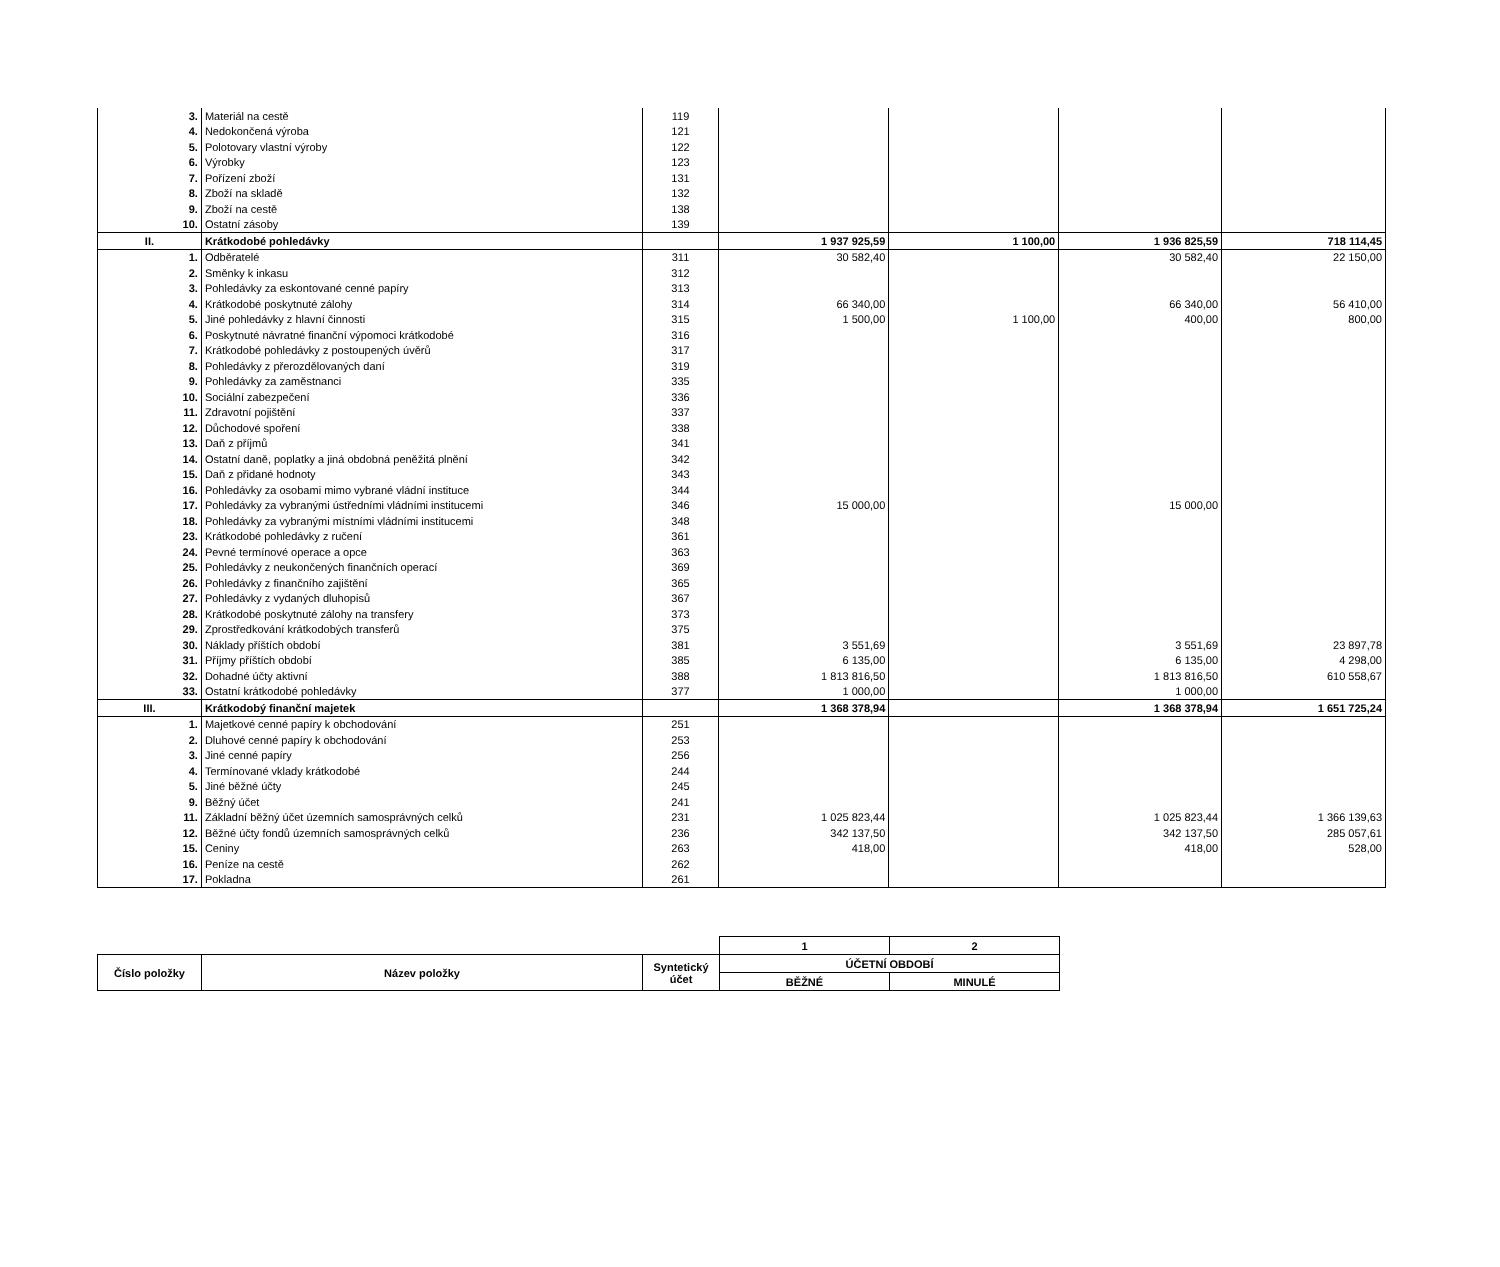| 3. | Materiál na cestě | 119 | | | | |
| 4. | Nedokončená výroba | 121 | | | | |
| 5. | Polotovary vlastní výroby | 122 | | | | |
| 6. | Výrobky | 123 | | | | |
| 7. | Pořízení zboží | 131 | | | | |
| 8. | Zboží na skladě | 132 | | | | |
| 9. | Zboží na cestě | 138 | | | | |
| 10. | Ostatní zásoby | 139 | | | | |
| II. | Krátkodobé pohledávky | | 1 937 925,59 | 1 100,00 | 1 936 825,59 | 718 114,45 |
| 1. | Odběratelé | 311 | 30 582,40 | | 30 582,40 | 22 150,00 |
| 2. | Směnky k inkasu | 312 | | | | |
| 3. | Pohledávky za eskontované cenné papíry | 313 | | | | |
| 4. | Krátkodobé poskytnuté zálohy | 314 | 66 340,00 | | 66 340,00 | 56 410,00 |
| 5. | Jiné pohledávky z hlavní činnosti | 315 | 1 500,00 | 1 100,00 | 400,00 | 800,00 |
| 6. | Poskytnuté návratné finanční výpomoci krátkodobé | 316 | | | | |
| 7. | Krátkodobé pohledávky z postoupených úvěrů | 317 | | | | |
| 8. | Pohledávky z přerozdělovaných daní | 319 | | | | |
| 9. | Pohledávky za zaměstnanci | 335 | | | | |
| 10. | Sociální zabezpečení | 336 | | | | |
| 11. | Zdravotní pojištění | 337 | | | | |
| 12. | Důchodové spoření | 338 | | | | |
| 13. | Daň z příjmů | 341 | | | | |
| 14. | Ostatní daně, poplatky a jiná obdobná peněžitá plnění | 342 | | | | |
| 15. | Daň z přidané hodnoty | 343 | | | | |
| 16. | Pohledávky za osobami mimo vybrané vládní instituce | 344 | | | | |
| 17. | Pohledávky za vybranými ústředními vládními institucemi | 346 | 15 000,00 | | 15 000,00 | |
| 18. | Pohledávky za vybranými místními vládními institucemi | 348 | | | | |
| 23. | Krátkodobé pohledávky z ručení | 361 | | | | |
| 24. | Pevné termínové operace a opce | 363 | | | | |
| 25. | Pohledávky z neukončených finančních operací | 369 | | | | |
| 26. | Pohledávky z finančního zajištění | 365 | | | | |
| 27. | Pohledávky z vydaných dluhopisů | 367 | | | | |
| 28. | Krátkodobé poskytnuté zálohy na transfery | 373 | | | | |
| 29. | Zprostředkování krátkodobých transferů | 375 | | | | |
| 30. | Náklady příštích období | 381 | 3 551,69 | | 3 551,69 | 23 897,78 |
| 31. | Příjmy příštích období | 385 | 6 135,00 | | 6 135,00 | 4 298,00 |
| 32. | Dohadné účty aktivní | 388 | 1 813 816,50 | | 1 813 816,50 | 610 558,67 |
| 33. | Ostatní krátkodobé pohledávky | 377 | 1 000,00 | | 1 000,00 | |
| III. | Krátkodobý finanční majetek | | 1 368 378,94 | | 1 368 378,94 | 1 651 725,24 |
| 1. | Majetkové cenné papíry k obchodování | 251 | | | | |
| 2. | Dluhové cenné papíry k obchodování | 253 | | | | |
| 3. | Jiné cenné papíry | 256 | | | | |
| 4. | Termínované vklady krátkodobé | 244 | | | | |
| 5. | Jiné běžné účty | 245 | | | | |
| 9. | Běžný účet | 241 | | | | |
| 11. | Základní běžný účet územních samosprávných celků | 231 | 1 025 823,44 | | 1 025 823,44 | 1 366 139,63 |
| 12. | Běžné účty fondů územních samosprávných celků | 236 | 342 137,50 | | 342 137,50 | 285 057,61 |
| 15. | Ceniny | 263 | 418,00 | | 418,00 | 528,00 |
| 16. | Peníze na cestě | 262 | | | | |
| 17. | Pokladna | 261 | | | | |
| | | | 1 | 2 |
| Číslo položky | Název položky | Syntetický účet | ÚČETNÍ OBDOBÍ | |
| | | | BĚŽNÉ | MINULÉ |